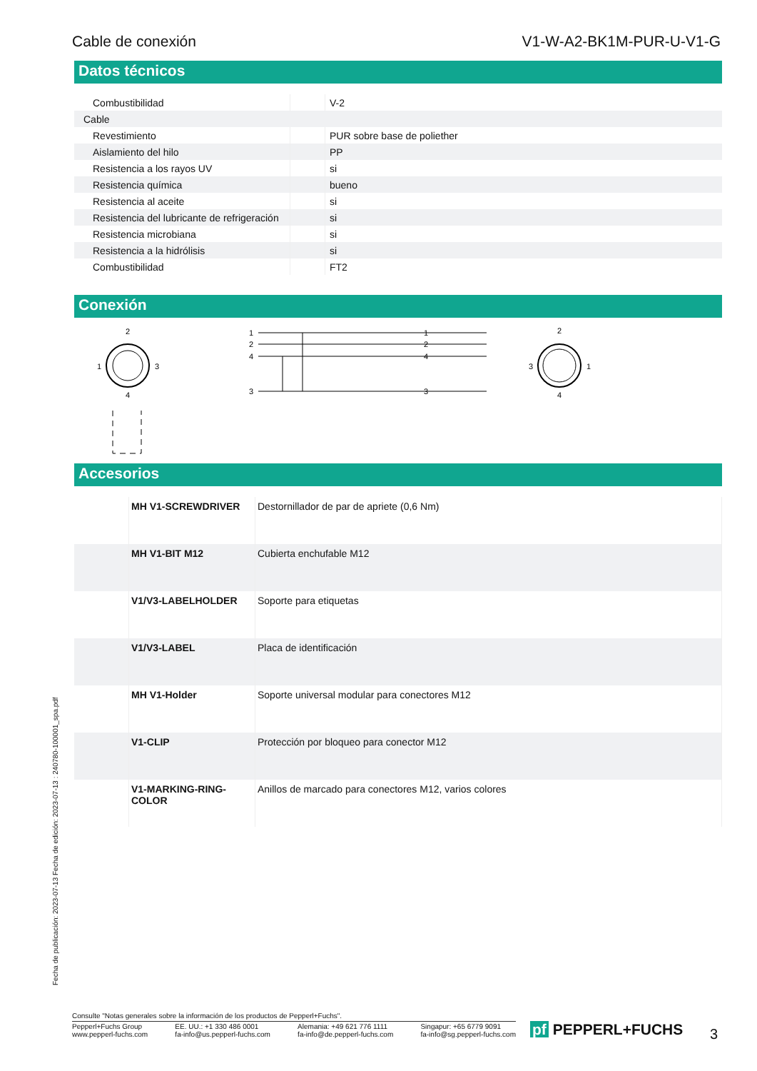Cable de conexión V1-W-A2-BK1M-PUR-U-V1-G
Datos técnicos
| Combustibilidad | | V-2 |
| Cable | | |
| Revestimiento | | PUR sobre base de poliether |
| Aislamiento del hilo | | PP |
| Resistencia a los rayos UV | | si |
| Resistencia química | | bueno |
| Resistencia al aceite | | si |
| Resistencia del lubricante de refrigeración | | si |
| Resistencia microbiana | | si |
| Resistencia a la hidrólisis | | si |
| Combustibilidad | | FT2 |
Conexión
2
1
3
4
1
2
4
3
1
2
4
3
2
3
1
4
Accesorios
| | MH V1-SCREWDRIVER | Destornillador de par de apriete (0,6 Nm) |
| | MH V1-BIT M12 | Cubierta enchufable M12 |
| | V1/V3-LABELHOLDER | Soporte para etiquetas |
| | V1/V3-LABEL | Placa de identificación |
| | MH V1-Holder | Soporte universal modular para conectores M12 |
| | V1-CLIP | Protección por bloqueo para conector M12 |
| | V1-MARKING-RING-COLOR | Anillos de marcado para conectores M12, varios colores |
Fecha de publicación: 2023-07-13 Fecha de edición: 2023-07-13 : 240780-100001_spa.pdf
Consulte "Notas generales sobre la información de los productos de Pepperl+Fuchs".
Pepperl+Fuchs Group
www.pepperl-fuchs.com EE. UU.: +1 330 486 0001
fa-info@us.pepperl-fuchs.com Alemania: +49 621 776 1111
fa-info@de.pepperl-fuchs.com Singapur: +65 6779 9091
fa-info@sg.pepperl-fuchs.com
pf PEPPERL+FUCHS 3